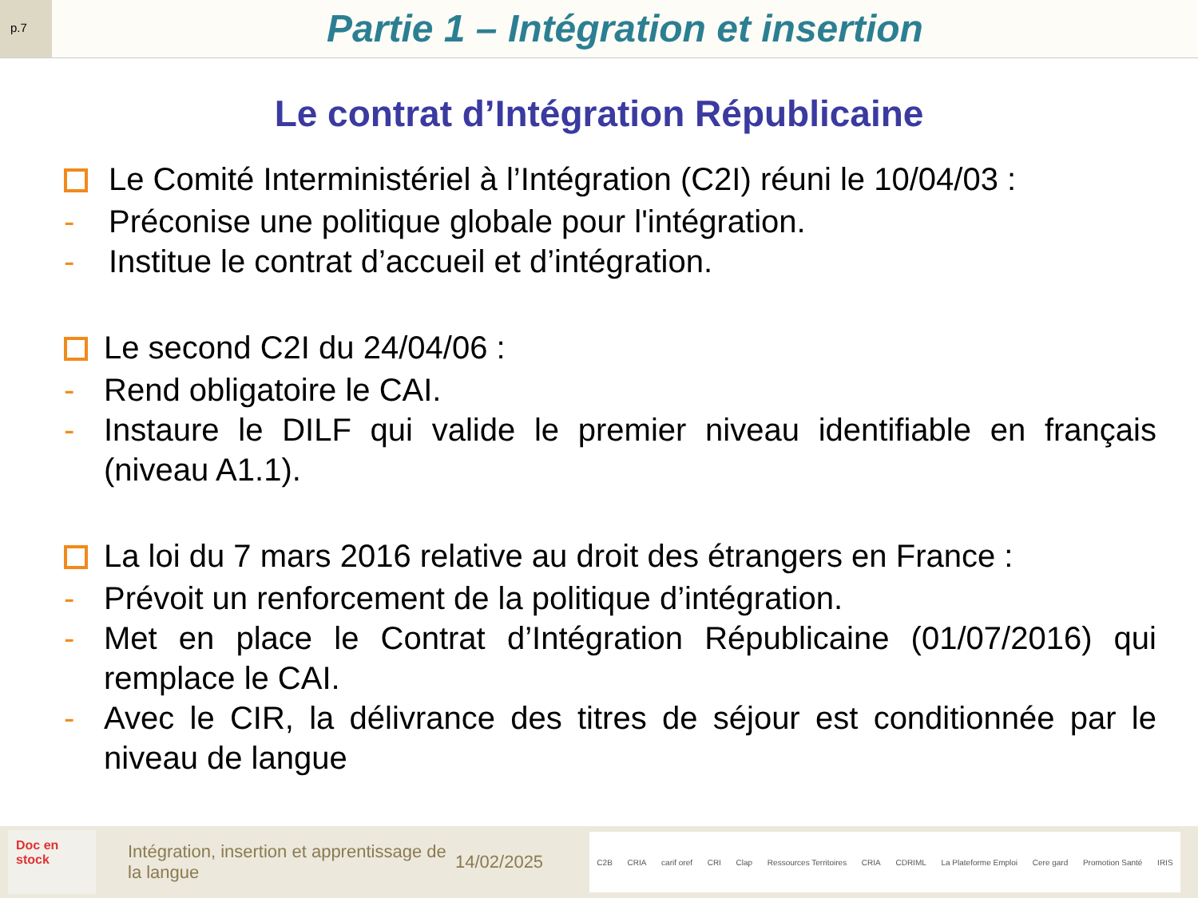p.7
Partie 1 – Intégration et insertion
Le contrat d’Intégration Républicaine
Le Comité Interministériel à l’Intégration (C2I) réuni le 10/04/03 :
- Préconise une politique globale pour l'intégration.
- Institue le contrat d’accueil et d’intégration.
Le second C2I du 24/04/06 :
- Rend obligatoire le CAI.
- Instaure le DILF qui valide le premier niveau identifiable en français (niveau A1.1).
La loi du 7 mars 2016 relative au droit des étrangers en France :
- Prévoit un renforcement de la politique d’intégration.
- Met en place le Contrat d’Intégration Républicaine (01/07/2016) qui remplace le CAI.
- Avec le CIR, la délivrance des titres de séjour est conditionnée par le niveau de langue
Doc en stock
Intégration, insertion et apprentissage de la langue
14/02/2025
C2B CRIA carif oref CRI Clap Ressources Territoires CRIA CDRIML La Plateforme Emploi Cere gard Promotion Santé IRIS